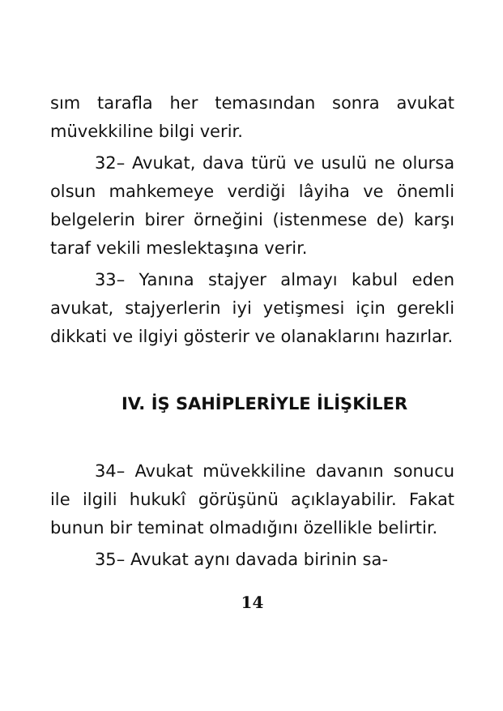sım tarafla her temasından sonra avukat müvekkiline bilgi verir.
32– Avukat, dava türü ve usulü ne olursa olsun mahkemeye verdiği lâyiha ve önemli belgelerin birer örneğini (istenmese de) karşı taraf vekili meslektaşına verir.
33– Yanına stajyer almayı kabul eden avukat, stajyerlerin iyi yetişmesi için gerekli dikkati ve ilgiyi gösterir ve olanaklarını hazırlar.
IV. İŞ SAHİPLERİYLE İLİŞKİLER
34– Avukat müvekkiline davanın sonucu ile ilgili hukukî görüşünü açıklayabilir. Fakat bunun bir teminat olmadığını özellikle belirtir.
35– Avukat aynı davada birinin sa-
14